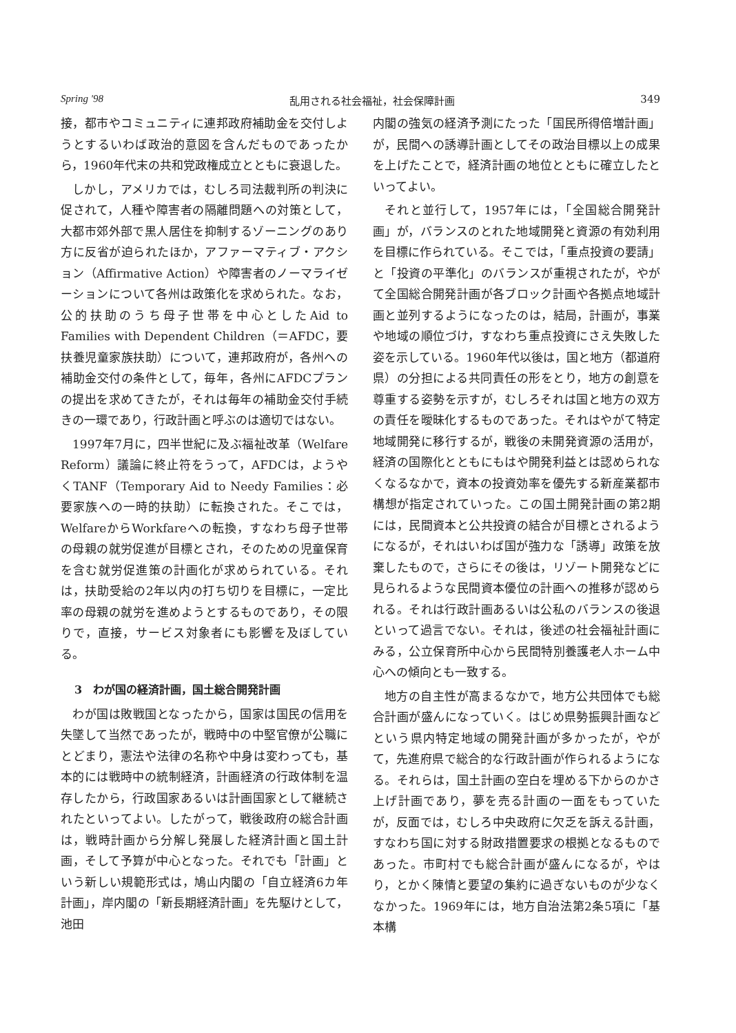Spring '98 乱用される社会福祉，社会保障計画 349
接，都市やコミュニティに連邦政府補助金を交付しようとするいわば政治的意図を含んだものであったから，1960年代末の共和党政権成立とともに衰退した。
しかし，アメリカでは，むしろ司法裁判所の判決に促されて，人種や障害者の隔離問題への対策として，大都市郊外部で黒人居住を抑制するゾーニングのあり方に反省が迫られたほか，アファーマティブ・アクション（Affirmative Action）や障害者のノーマライゼーションについて各州は政策化を求められた。なお，公的扶助のうち母子世帯を中心としたAid to Families with Dependent Children（＝AFDC，要扶養児童家族扶助）について，連邦政府が，各州への補助金交付の条件として，毎年，各州にAFDCプランの提出を求めてきたが，それは毎年の補助金交付手続きの一環であり，行政計画と呼ぶのは適切ではない。
1997年7月に，四半世紀に及ぶ福祉改革（Welfare Reform）議論に終止符をうって，AFDCは，ようやくTANF（Temporary Aid to Needy Families：必要家族への一時的扶助）に転換された。そこでは，WelfareからWorkfareへの転換，すなわち母子世帯の母親の就労促進が目標とされ，そのための児童保育を含む就労促進策の計画化が求められている。それは，扶助受給の2年以内の打ち切りを目標に，一定比率の母親の就労を進めようとするものであり，その限りで，直接，サービス対象者にも影響を及ぼしている。
3　わが国の経済計画，国土総合開発計画
わが国は敗戦国となったから，国家は国民の信用を失墜して当然であったが，戦時中の中堅官僚が公職にとどまり，憲法や法律の名称や中身は変わっても，基本的には戦時中の統制経済，計画経済の行政体制を温存したから，行政国家あるいは計画国家として継続されたといってよい。したがって，戦後政府の総合計画は，戦時計画から分解し発展した経済計画と国土計画，そして予算が中心となった。それでも「計画」という新しい規範形式は，鳩山内閣の「自立経済6カ年計画」，岸内閣の「新長期経済計画」を先駆けとして，池田
内閣の強気の経済予測にたった「国民所得倍増計画」が，民間への誘導計画としてその政治目標以上の成果を上げたことで，経済計画の地位とともに確立したといってよい。
それと並行して，1957年には，「全国総合開発計画」が，バランスのとれた地域開発と資源の有効利用を目標に作られている。そこでは，「重点投資の要請」と「投資の平準化」のバランスが重視されたが，やがて全国総合開発計画が各ブロック計画や各拠点地域計画と並列するようになったのは，結局，計画が，事業や地域の順位づけ，すなわち重点投資にさえ失敗した姿を示している。1960年代以後は，国と地方（都道府県）の分担による共同責任の形をとり，地方の創意を尊重する姿勢を示すが，むしろそれは国と地方の双方の責任を曖昧化するものであった。それはやがて特定地域開発に移行するが，戦後の未開発資源の活用が，経済の国際化とともにもはや開発利益とは認められなくなるなかで，資本の投資効率を優先する新産業都市構想が指定されていった。この国土開発計画の第2期には，民間資本と公共投資の結合が目標とされるようになるが，それはいわば国が強力な「誘導」政策を放棄したもので，さらにその後は，リゾート開発などに見られるような民間資本優位の計画への推移が認められる。それは行政計画あるいは公私のバランスの後退といって過言でない。それは，後述の社会福祉計画にみる，公立保育所中心から民間特別養護老人ホーム中心への傾向とも一致する。
地方の自主性が高まるなかで，地方公共団体でも総合計画が盛んになっていく。はじめ県勢振興計画などという県内特定地域の開発計画が多かったが，やがて，先進府県で総合的な行政計画が作られるようになる。それらは，国土計画の空白を埋める下からのかさ上げ計画であり，夢を売る計画の一面をもっていたが，反面では，むしろ中央政府に欠乏を訴える計画，すなわち国に対する財政措置要求の根拠となるものであった。市町村でも総合計画が盛んになるが，やはり，とかく陳情と要望の集約に過ぎないものが少なくなかった。1969年には，地方自治法第2条5項に「基本構